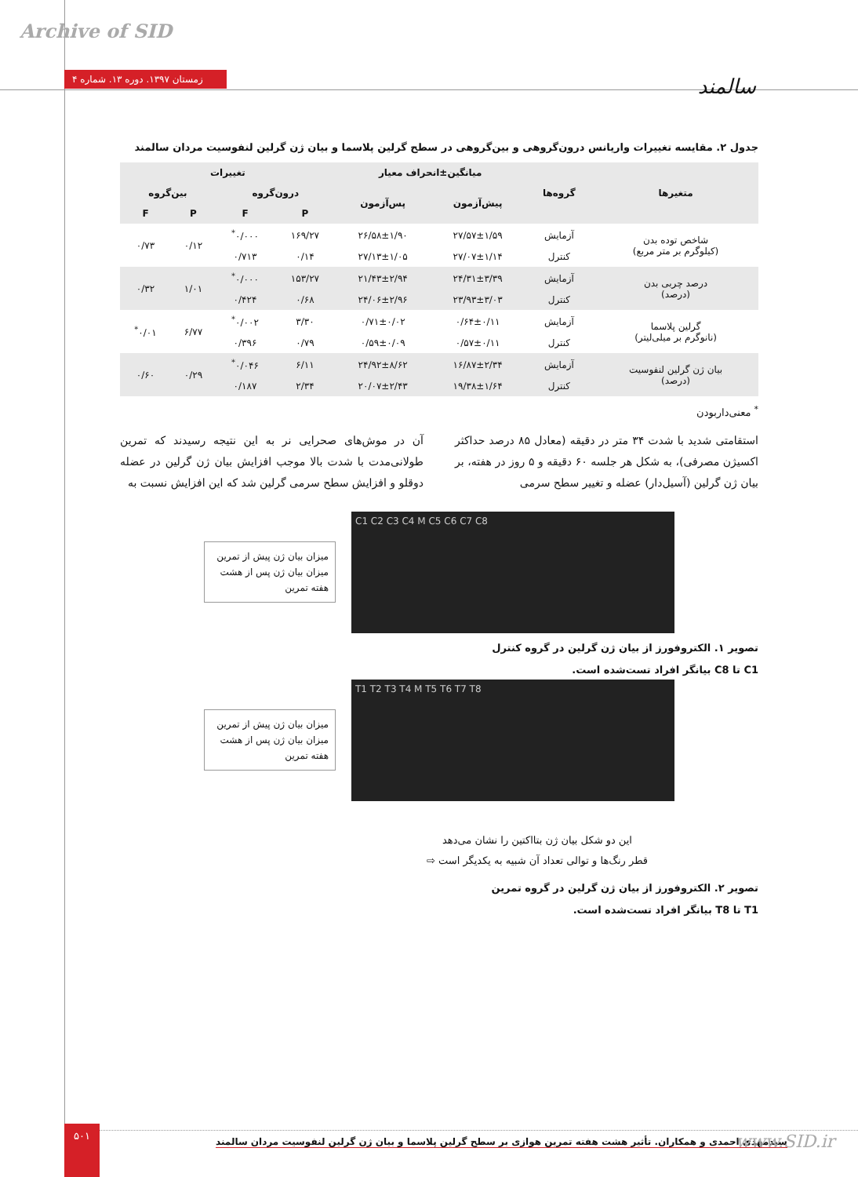Archive of SID
زمستان ۱۳۹۷. دوره ۱۳. شماره ۴ سالمند
جدول ۲. مقایسه تغییرات واریانس درون‌گروهی و بین‌گروهی در سطح گرلین پلاسما و بیان ژن گرلین لنفوسیت مردان سالمند
| متغیرها | گروه‌ها | میانگین±انحراف معیار | | تغییرات | | | |
| --- | --- | --- | --- | --- | --- | --- | --- |
| | | پیش‌آزمون | پس‌آزمون | درون‌گروه | | بین‌گروه | |
| | | | | P | F | P | F |
| شاخص توده بدن (کیلوگرم بر متر مربع) | آزمایش | ۲۷/۵۷±۱/۵۹ | ۲۶/۵۸±۱/۹۰ | ۱۶۹/۲۷ | ۰/۰۰۰<sup>*</sup> | ۰/۱۲ | ۰/۷۳ |
| | کنترل | ۲۷/۰۷±۱/۱۴ | ۲۷/۱۳±۱/۰۵ | ۰/۱۴ | ۰/۷۱۳ | | |
| درصد چربی بدن (درصد) | آزمایش | ۲۴/۳۱±۳/۳۹ | ۲۱/۴۳±۲/۹۴ | ۱۵۳/۲۷ | ۰/۰۰۰<sup>*</sup> | ۱/۰۱ | ۰/۳۲ |
| | کنترل | ۲۳/۹۳±۳/۰۳ | ۲۴/۰۶±۲/۹۶ | ۰/۶۸ | ۰/۴۲۴ | | |
| گرلین پلاسما (نانوگرم بر میلی‌لیتر) | آزمایش | ۰/۶۴±۰/۱۱ | ۰/۷۱±۰/۰۲ | ۳/۳۰ | ۰/۰۰۲<sup>*</sup> | ۶/۷۷ | ۰/۰۱<sup>*</sup> |
| | کنترل | ۰/۵۷±۰/۱۱ | ۰/۵۹±۰/۰۹ | ۰/۷۹ | ۰/۳۹۶ | | |
| بیان ژن گرلین لنفوسیت (درصد) | آزمایش | ۱۶/۸۷±۲/۳۴ | ۲۴/۹۲±۸/۶۲ | ۶/۱۱ | ۰/۰۴۶<sup>*</sup> | ۰/۲۹ | ۰/۶۰ |
| | کنترل | ۱۹/۳۸±۱/۶۴ | ۲۰/۰۷±۲/۴۳ | ۲/۳۴ | ۰/۱۸۷ | | |
<sup>*</sup> معنی‌داربودن
استقامتی شدید با شدت ۳۴ متر در دقیقه (معادل ۸۵ درصد حداکثر اکسیژن مصرفی)، به شکل هر جلسه ۶۰ دقیقه و ۵ روز در هفته، بر بیان ژن گرلین (آسیل‌دار) عضله و تغییر سطح سرمی
آن در موش‌های صحرایی نر به این نتیجه رسیدند که تمرین طولانی‌مدت با شدت بالا موجب افزایش بیان ژن گرلین در عضله دوقلو و افزایش سطح سرمی گرلین شد که این افزایش نسبت به
میزان بیان ژن پیش از تمرین
میزان بیان ژن پس از هشت هفته تمرین
C1 C2 C3 C4 M C5 C6 C7 C8
تصویر ۱. الکتروفورز از بیان ژن گرلین در گروه کنترل
C1 تا C8 بیانگر افراد تست‌شده است.
میزان بیان ژن پیش از تمرین
میزان بیان ژن پس از هشت هفته تمرین
T1 T2 T3 T4 M T5 T6 T7 T8
این دو شکل بیان ژن بتااکتین را نشان می‌دهد
قطر رنگ‌ها و توالی تعداد آن شبیه به یکدیگر است ⇨
تصویر ۲. الکتروفورز از بیان ژن گرلین در گروه تمرین
T1 تا T8 بیانگر افراد تست‌شده است.
۵۰۱
سیدمهدی احمدی و همکاران. تأثیر هشت هفته تمرین هوازی بر سطح گرلین پلاسما و بیان ژن گرلین لنفوسیت مردان سالمند
www.SID.ir